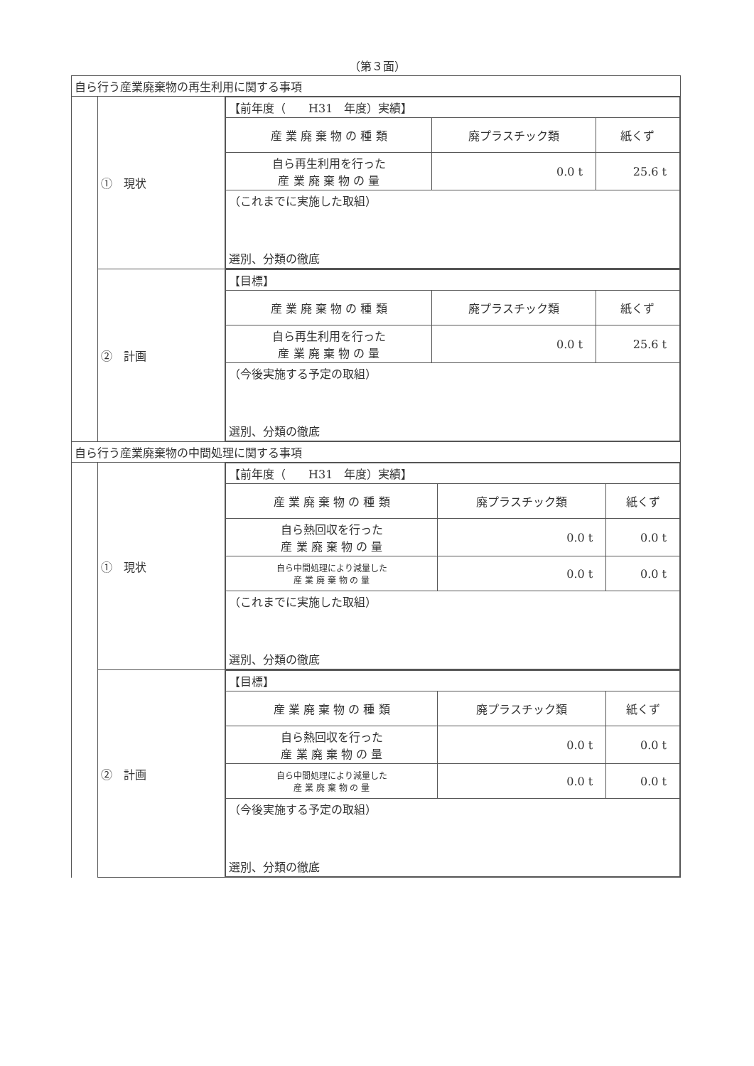（第３面）
| 自ら行う産業廃棄物の再生利用に関する事項 | | |
| | ① 現状 | / 【前年度（ H31 年度）実績】 / / / / 産 業 廃 棄 物 の 種 類 / 廃プラスチック類 / 紙くず / / 自ら再生利用を行った 産 業 廃 棄 物 の 量 / 0.0 t / 25.6 t / / （これまでに実施した取組） 選別、分類の徹底 / / / |
| | ② 計画 | / 【目標】 / / / / 産 業 廃 棄 物 の 種 類 / 廃プラスチック類 / 紙くず / / 自ら再生利用を行った 産 業 廃 棄 物 の 量 / 0.0 t / 25.6 t / / （今後実施する予定の取組） 選別、分類の徹底 / / / |
| 自ら行う産業廃棄物の中間処理に関する事項 | | |
| | ① 現状 | / 【前年度（ H31 年度）実績】 / / / / 産 業 廃 棄 物 の 種 類 / 廃プラスチック類 / 紙くず / / 自ら熱回収を行った 産 業 廃 棄 物 の 量 / 0.0 t / 0.0 t / / 自ら中間処理により減量した 産 業 廃 棄 物 の 量 / 0.0 t / 0.0 t / / （これまでに実施した取組） 選別、分類の徹底 / / / |
| | ② 計画 | / 【目標】 / / / / 産 業 廃 棄 物 の 種 類 / 廃プラスチック類 / 紙くず / / 自ら熱回収を行った 産 業 廃 棄 物 の 量 / 0.0 t / 0.0 t / / 自ら中間処理により減量した 産 業 廃 棄 物 の 量 / 0.0 t / 0.0 t / / （今後実施する予定の取組） 選別、分類の徹底 / / / |